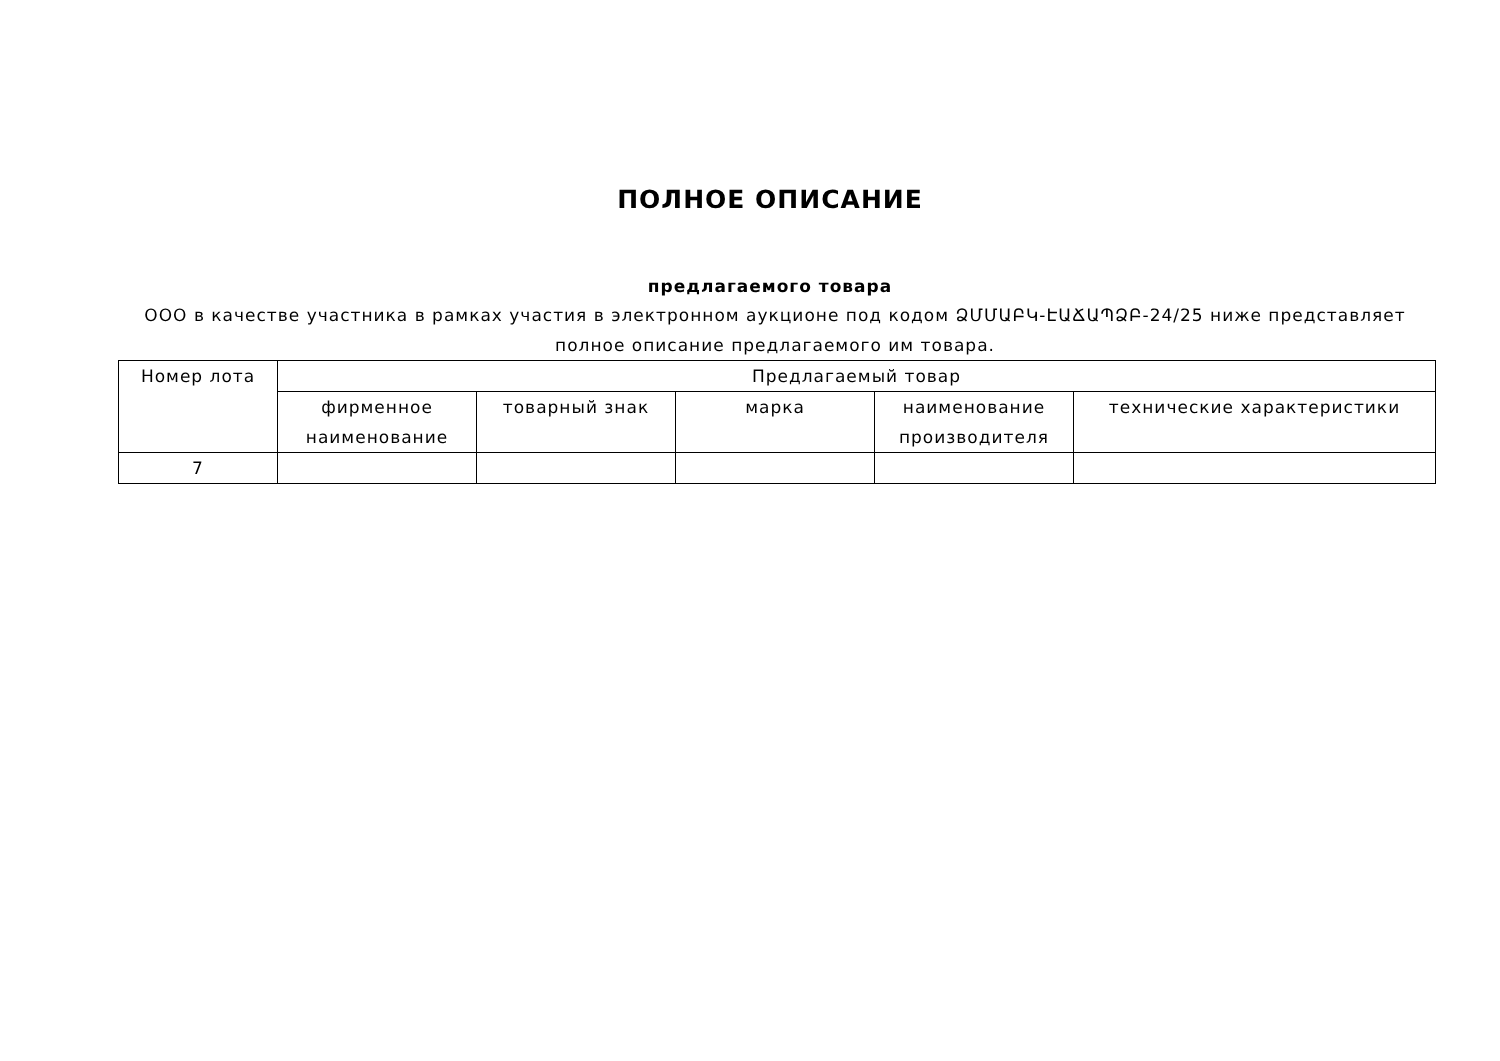ПОЛНОЕ ОПИСАНИЕ
предлагаемого товара
ООО в качестве участника в рамках участия в электронном аукционе под кодом ՁՄՄԱԲԿ-ԷԱՃԱՊՁԲ-24/25 ниже представляет полное описание предлагаемого им товара.
| Номер лота | Предлагаемый товар | | | | |
| --- | --- | --- | --- | --- | --- |
| | фирменное наименование | товарный знак | марка | наименование производителя | технические характеристики |
| 7 | | | | | |